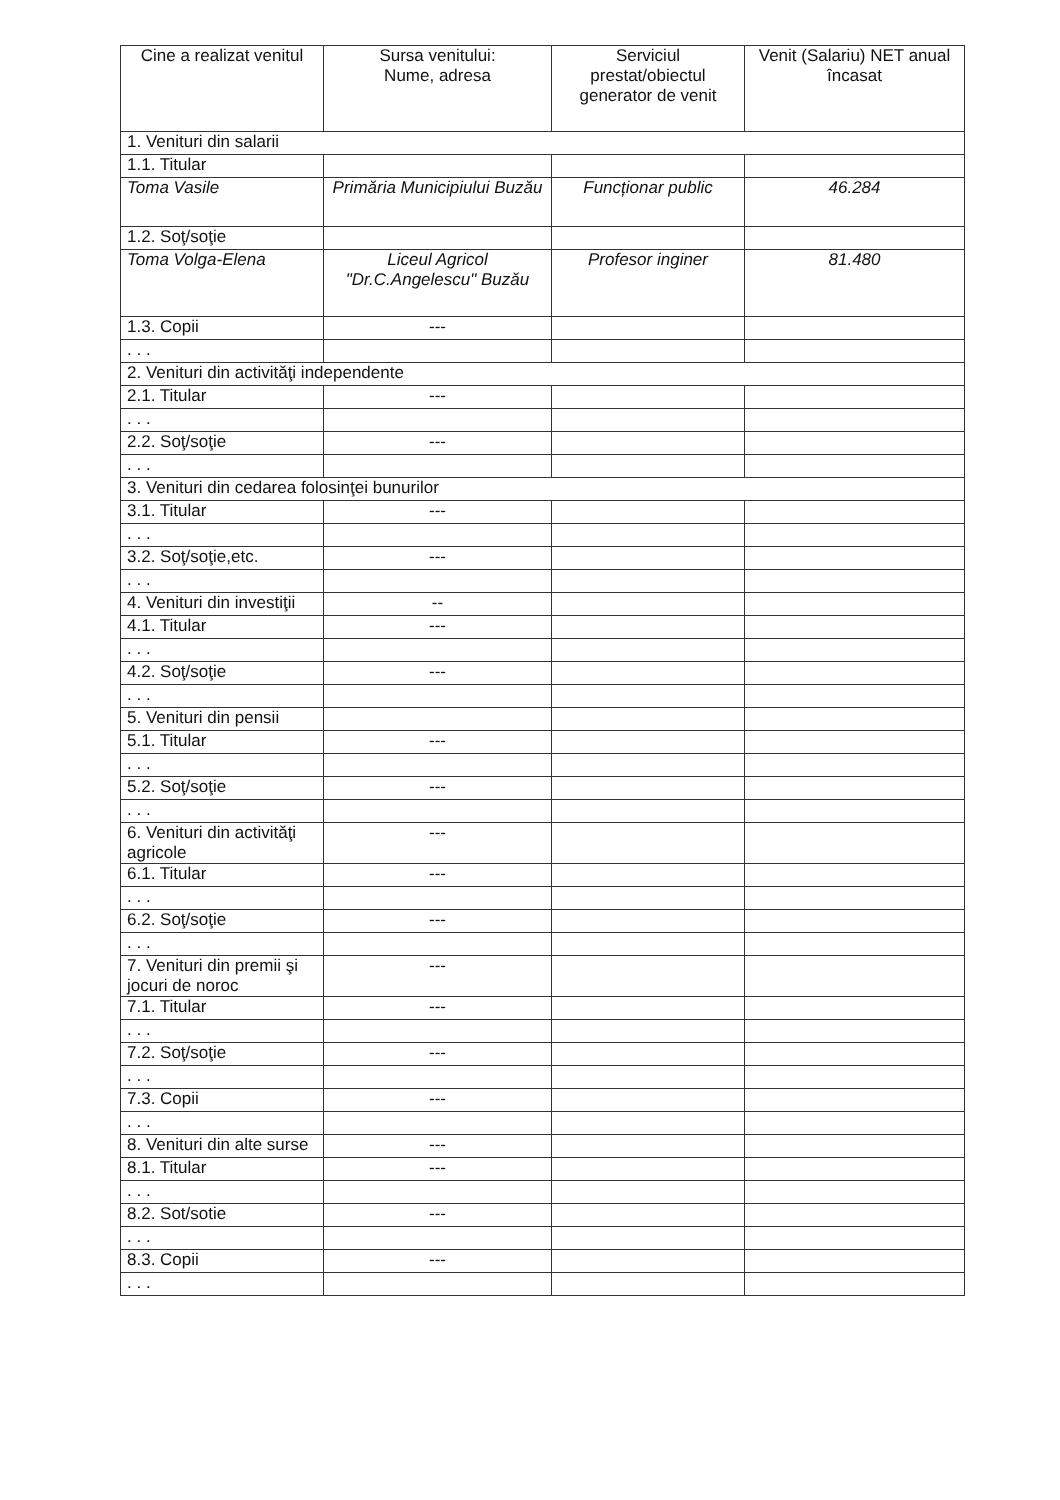| Cine a realizat venitul | Sursa venitului: Nume, adresa | Serviciul prestat/obiectul generator de venit | Venit (Salariu) NET anual încasat |
| --- | --- | --- | --- |
| 1. Venituri din salarii | | | |
| 1.1. Titular | | | |
| Toma Vasile | Primăria Municipiului Buzău | Funcționar public | 46.284 |
| 1.2. Soţ/soţie | | | |
| Toma Volga-Elena | Liceul Agricol "Dr.C.Angelescu" Buzău | Profesor inginer | 81.480 |
| 1.3. Copii | --- | | |
| . . . | | | |
| 2. Venituri din activităţi independente | | | |
| 2.1. Titular | --- | | |
| . . . | | | |
| 2.2. Soţ/soţie | --- | | |
| . . . | | | |
| 3. Venituri din cedarea folosinţei bunurilor | | | |
| 3.1. Titular | --- | | |
| . . . | | | |
| 3.2. Soţ/soţie,etc. | --- | | |
| . . . | | | |
| 4. Venituri din investiţii | -- | | |
| 4.1. Titular | --- | | |
| . . . | | | |
| 4.2. Soţ/soţie | --- | | |
| . . . | | | |
| 5. Venituri din pensii | | | |
| 5.1. Titular | --- | | |
| . . . | | | |
| 5.2. Soţ/soţie | --- | | |
| . . . | | | |
| 6. Venituri din activităţi agricole | --- | | |
| 6.1. Titular | --- | | |
| . . . | | | |
| 6.2. Soţ/soţie | --- | | |
| . . . | | | |
| 7. Venituri din premii şi jocuri de noroc | --- | | |
| 7.1. Titular | --- | | |
| . . . | | | |
| 7.2. Soţ/soţie | --- | | |
| . . . | | | |
| 7.3. Copii | --- | | |
| . . . | | | |
| 8. Venituri din alte surse | --- | | |
| 8.1. Titular | --- | | |
| . . . | | | |
| 8.2. Sot/sotie | --- | | |
| . . . | | | |
| 8.3. Copii | --- | | |
| . . . | | | |